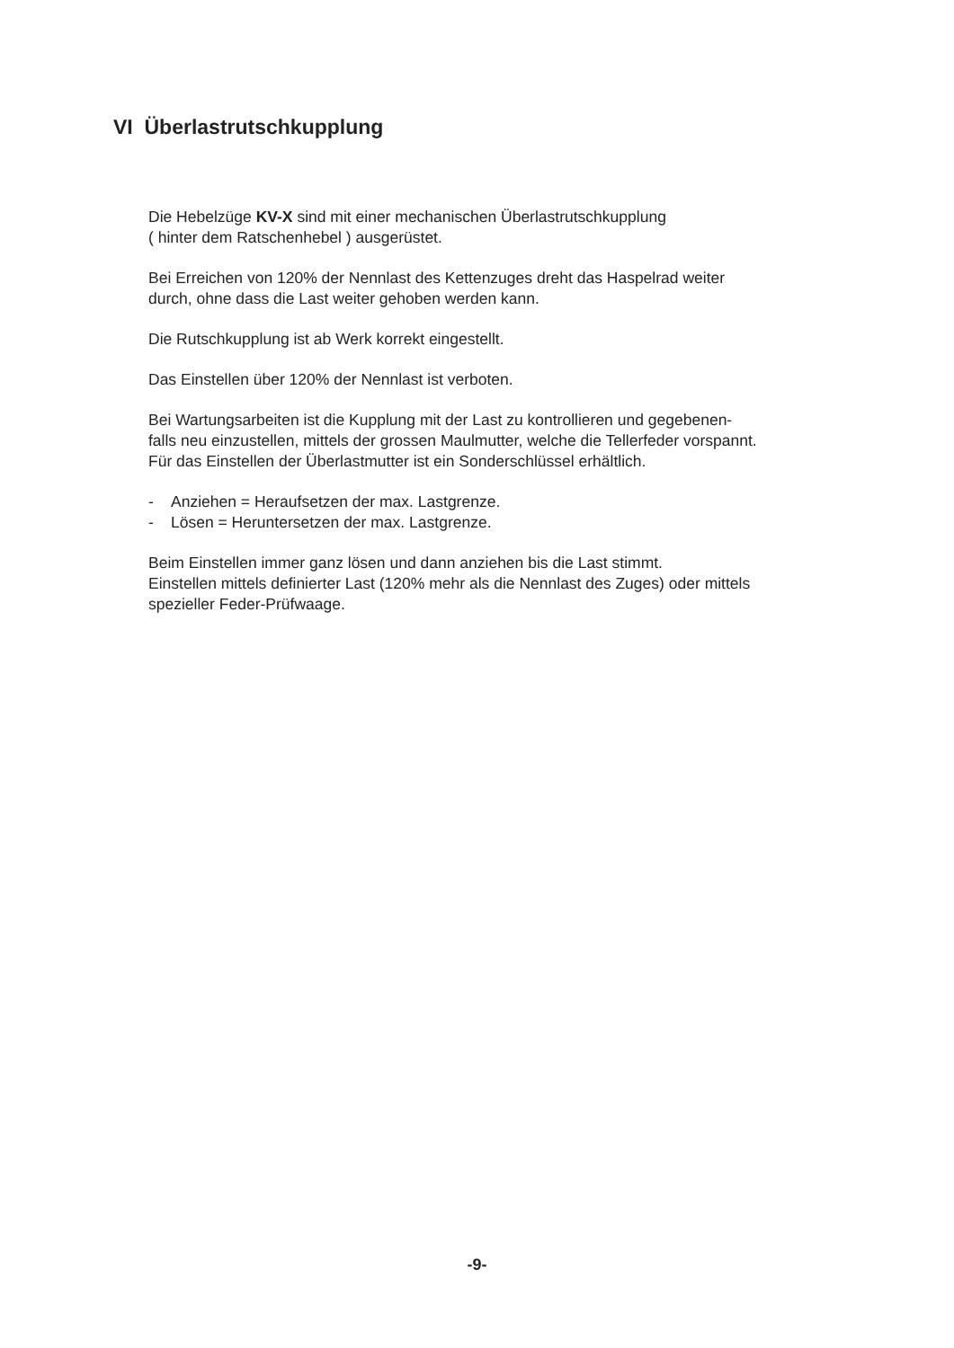VI Überlastrutschkupplung
Die Hebelzüge KV-X sind mit einer mechanischen Überlastrutschkupplung
( hinter dem Ratschenhebel ) ausgerüstet.
Bei Erreichen von 120% der Nennlast des Kettenzuges dreht das Haspelrad weiter
durch, ohne dass die Last weiter gehoben werden kann.
Die Rutschkupplung ist ab Werk korrekt eingestellt.
Das Einstellen über 120% der Nennlast ist verboten.
Bei Wartungsarbeiten ist die Kupplung mit der Last zu kontrollieren und gegebenen-
falls neu einzustellen, mittels der grossen Maulmutter, welche die Tellerfeder vorspannt.
Für das Einstellen der Überlastmutter ist ein Sonderschlüssel erhältlich.
- Anziehen = Heraufsetzen der max. Lastgrenze.
- Lösen = Heruntersetzen der max. Lastgrenze.
Beim Einstellen immer ganz lösen und dann anziehen bis die Last stimmt.
Einstellen mittels definierter Last (120% mehr als die Nennlast des Zuges) oder mittels
spezieller Feder-Prüfwaage.
-9-